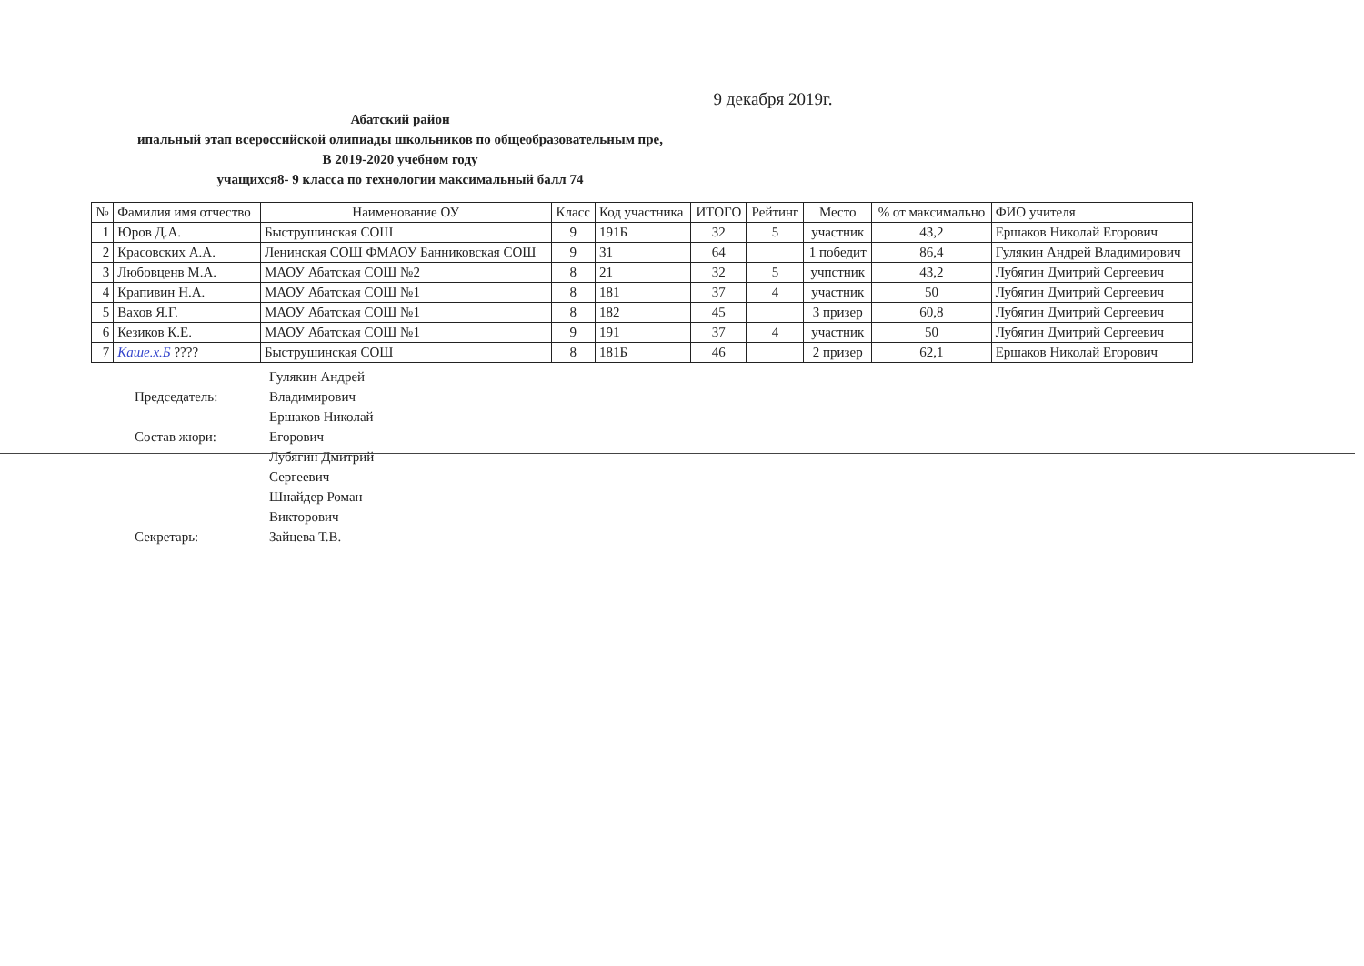9 декабря 2019г.
Абатский район
ипальный этап всероссийской олипиады школьников по общеобразовательным пре,
В 2019-2020 учебном году
учащихся8- 9 класса по технологии максимальный балл 74
| № | Фамилия имя отчество | Наименование ОУ | Класс | Код участника | ИТОГО | Рейтинг | Место | % от максимально | ФИО учителя |
| --- | --- | --- | --- | --- | --- | --- | --- | --- | --- |
| 1 | Юров Д.А. | Быструшинская СОШ | 9 | 191Б | 32 | 5 | участник | 43,2 | Ершаков Николай Егорович |
| 2 | Красовских А.А. | Ленинская СОШ ФМАОУ Банниковская СОШ | 9 | 31 | 64 | | 1 победит | 86,4 | Гулякин Андрей Владимирович |
| 3 | Любовценв М.А. | МАОУ Абатская СОШ №2 | 8 | 21 | 32 | 5 | учпстник | 43,2 | Лубягин Дмитрий Сергеевич |
| 4 | Крапивин Н.А. | МАОУ Абатская СОШ №1 | 8 | 181 | 37 | 4 | участник | 50 | Лубягин Дмитрий Сергеевич |
| 5 | Вахов Я.Г. | МАОУ Абатская СОШ №1 | 8 | 182 | 45 | | 3 призер | 60,8 | Лубягин Дмитрий Сергеевич |
| 6 | Кезиков К.Е. | МАОУ Абатская СОШ №1 | 9 | 191 | 37 | 4 | участник | 50 | Лубягин Дмитрий Сергеевич |
| 7 | Каше.х.Б ???? | Быструшинская СОШ | 8 | 181Б | 46 | | 2 призер | 62,1 | Ершаков Николай Егорович |
Председатель:
Гулякин Андрей Владимирович
Состав жюри:
Ершаков Николай Егорович
Лубягин Дмитрий Сергеевич
Шнайдер Роман Викторович
Секретарь:
Зайцева Т.В.